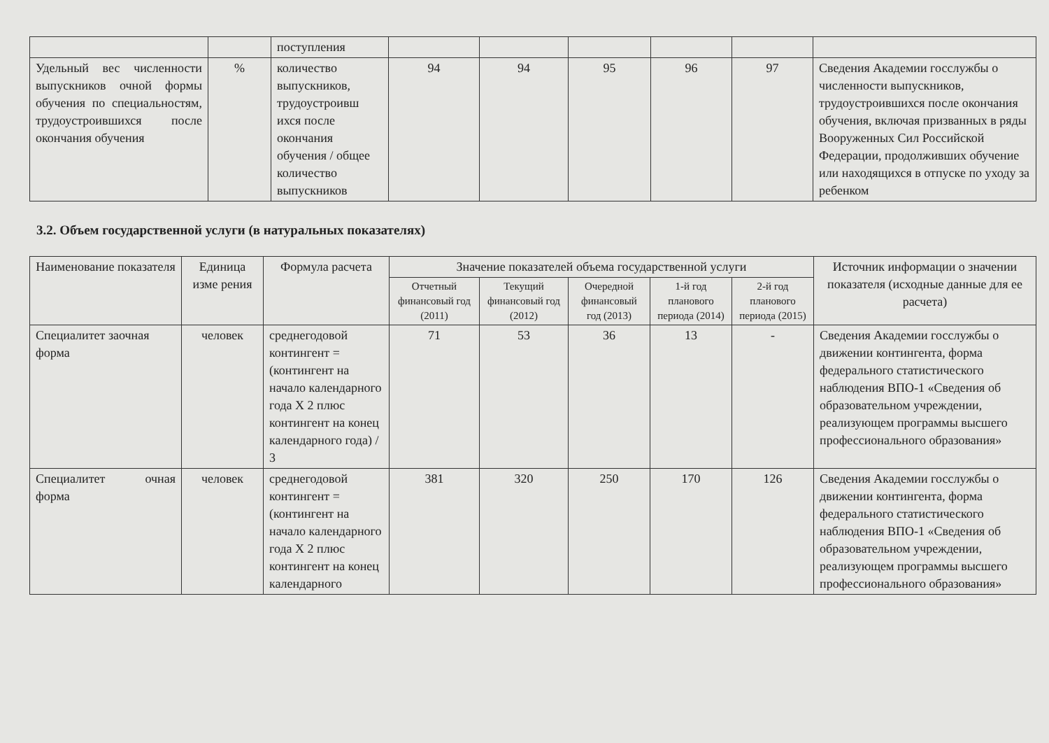| | | поступления | | | | | | |
| Удельный вес численности выпускников очной формы обучения по специальностям, трудоустроившихся после окончания обучения | % | количество выпускников, трудоустроивш ихся после окончания обучения / общее количество выпускников | 94 | 94 | 95 | 96 | 97 | Сведения Академии госслужбы о численности выпускников, трудоустроившихся после окончания обучения, включая призванных в ряды Вооруженных Сил Российской Федерации, продолживших обучение или находящихся в отпуске по уходу за ребенком |
3.2. Объем государственной услуги (в натуральных показателях)
| Наименование показателя | Единица изме рения | Формула расчета | Значение показателей объема государственной услуги | | | | | Источник информации о значении показателя (исходные данные для ее расчета) |
| --- | --- | --- | --- | --- | --- | --- | --- | --- |
| | | | Отчетный финансовый год (2011) | Текущий финансовый год (2012) | Очередной финансовый год (2013) | 1-й год планового периода (2014) | 2-й год планового периода (2015) | |
| Специалитет заочная форма | человек | среднегодовой контингент = (контингент на начало календарного года X 2 плюс контингент на конец календарного года) / 3 | 71 | 53 | 36 | 13 | - | Сведения Академии госслужбы о движении контингента, форма федерального статистического наблюдения ВПО-1 «Сведения об образовательном учреждении, реализующем программы высшего профессионального образования» |
| Специалитет очная форма | человек | среднегодовой контингент = (контингент на начало календарного года X 2 плюс контингент на конец календарного | 381 | 320 | 250 | 170 | 126 | Сведения Академии госслужбы о движении контингента, форма федерального статистического наблюдения ВПО-1 «Сведения об образовательном учреждении, реализующем программы высшего профессионального образования» |